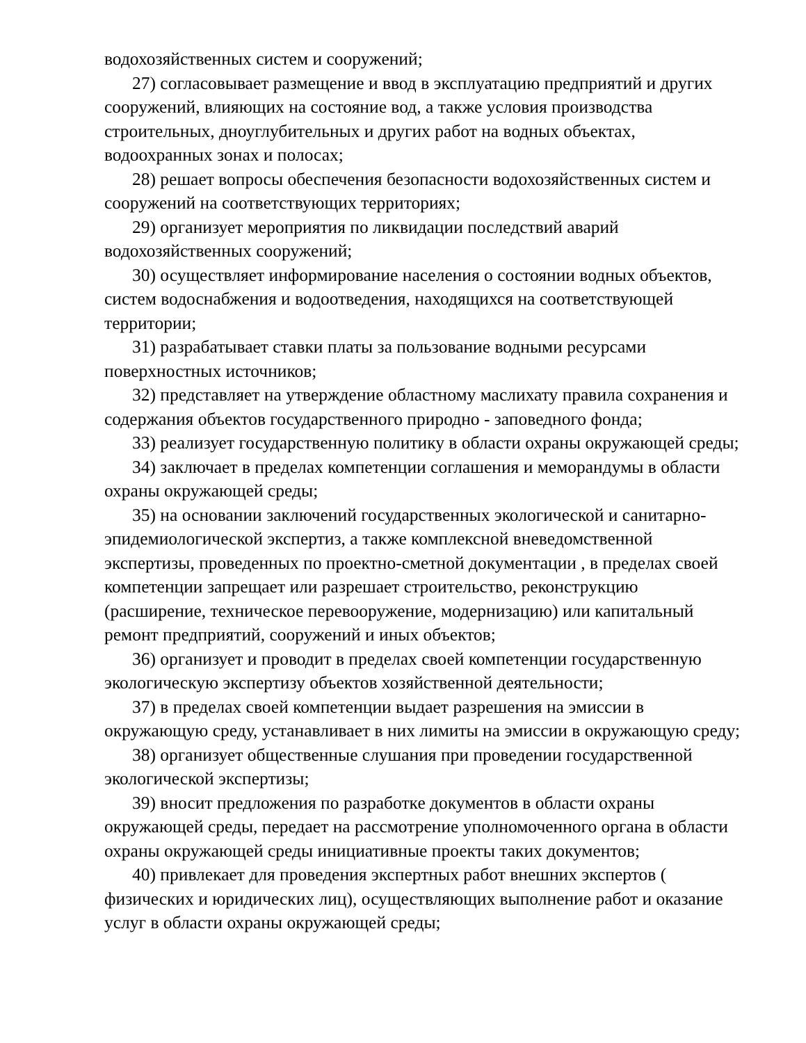водохозяйственных систем и сооружений;
27) согласовывает размещение и ввод в эксплуатацию предприятий и других сооружений, влияющих на состояние вод, а также условия производства строительных, дноуглубительных и других работ на водных объектах, водоохранных зонах и полосах;
28) решает вопросы обеспечения безопасности водохозяйственных систем и сооружений на соответствующих территориях;
29) организует мероприятия по ликвидации последствий аварий водохозяйственных сооружений;
30) осуществляет информирование населения о состоянии водных объектов, систем водоснабжения и водоотведения, находящихся на соответствующей территории;
31) разрабатывает ставки платы за пользование водными ресурсами поверхностных источников;
32) представляет на утверждение областному маслихату правила сохранения и содержания объектов государственного природно - заповедного фонда;
33) реализует государственную политику в области охраны окружающей среды;
34) заключает в пределах компетенции соглашения и меморандумы в области охраны окружающей среды;
35) на основании заключений государственных экологической и санитарно-эпидемиологической экспертиз, а также комплексной вневедомственной экспертизы, проведенных по проектно-сметной документации , в пределах своей компетенции запрещает или разрешает строительство, реконструкцию (расширение, техническое перевооружение, модернизацию) или капитальный ремонт предприятий, сооружений и иных объектов;
36) организует и проводит в пределах своей компетенции государственную экологическую экспертизу объектов хозяйственной деятельности;
37) в пределах своей компетенции выдает разрешения на эмиссии в окружающую среду, устанавливает в них лимиты на эмиссии в окружающую среду;
38) организует общественные слушания при проведении государственной экологической экспертизы;
39) вносит предложения по разработке документов в области охраны окружающей среды, передает на рассмотрение уполномоченного органа в области охраны окружающей среды инициативные проекты таких документов;
40) привлекает для проведения экспертных работ внешних экспертов ( физических и юридических лиц), осуществляющих выполнение работ и оказание услуг в области охраны окружающей среды;